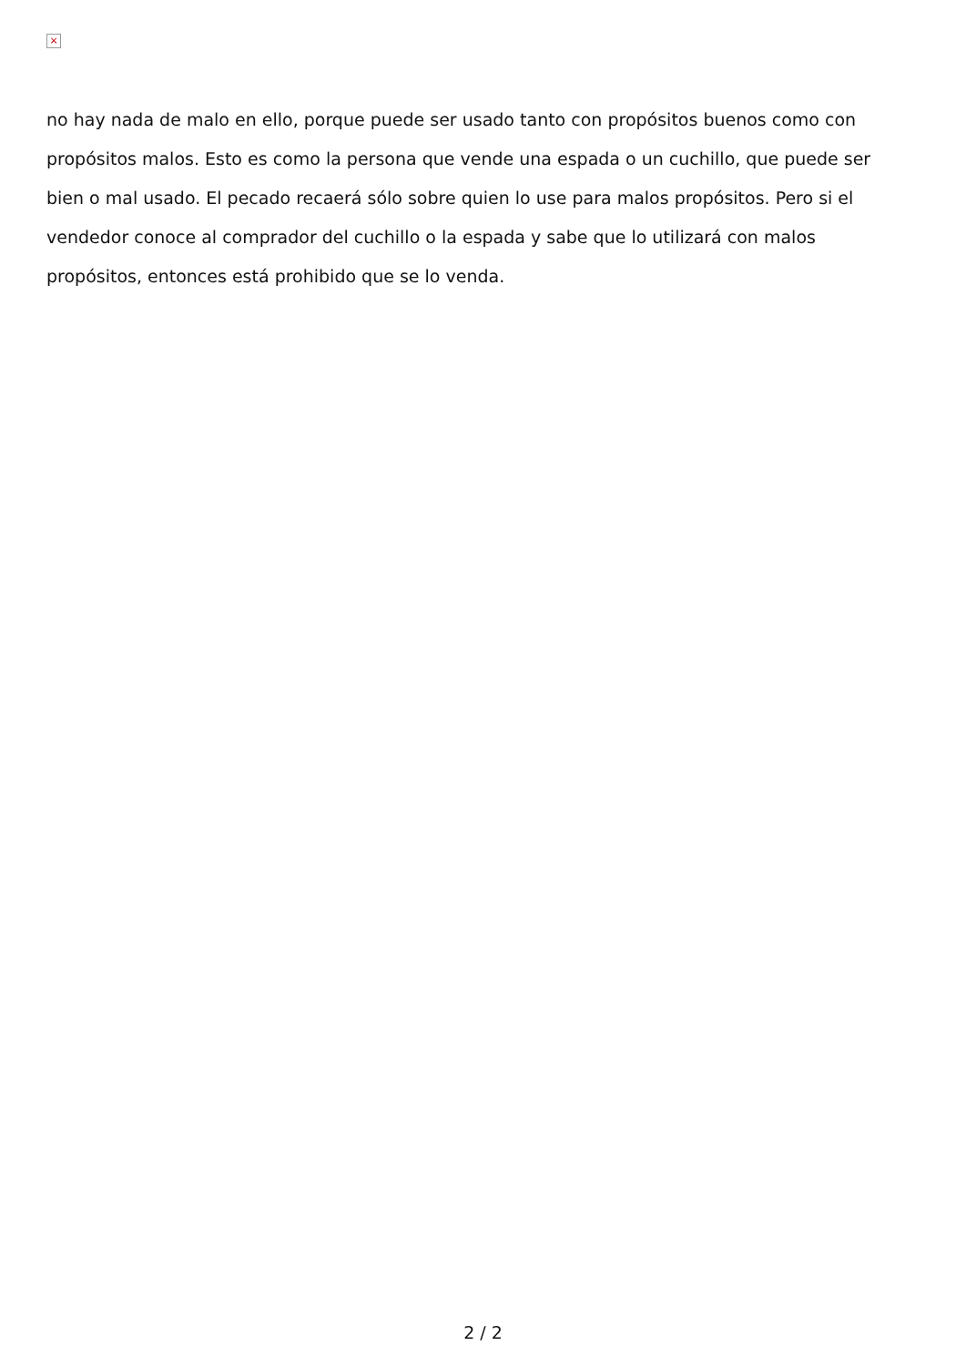×
no hay nada de malo en ello, porque puede ser usado tanto con propósitos buenos como con propósitos malos. Esto es como la persona que vende una espada o un cuchillo, que puede ser bien o mal usado. El pecado recaerá sólo sobre quien lo use para malos propósitos. Pero si el vendedor conoce al comprador del cuchillo o la espada y sabe que lo utilizará con malos propósitos, entonces está prohibido que se lo venda.
2 / 2